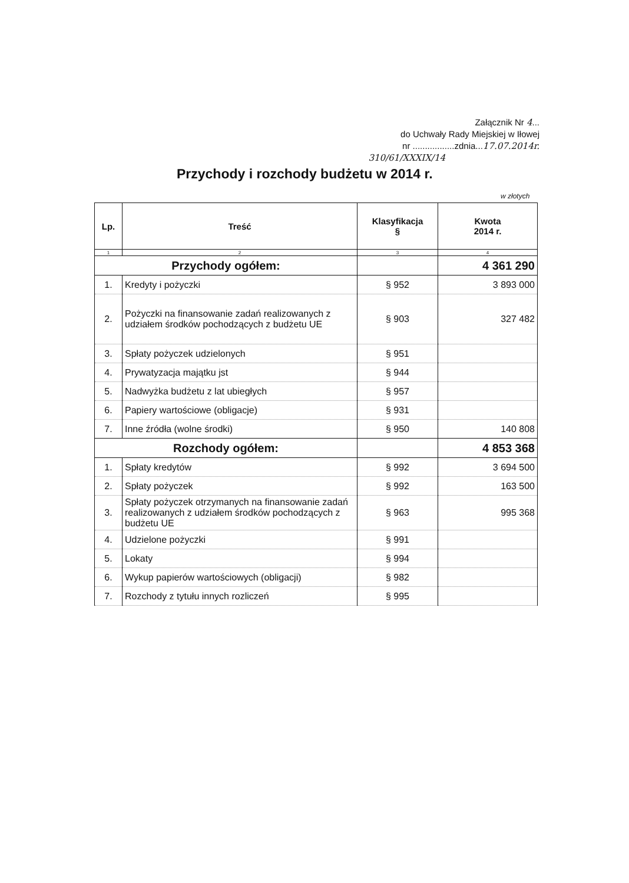Załącznik Nr 4...
do Uchwały Rady Miejskiej w Iłowej
nr .................zdnia...17.07.2014r.
310/61/XXXIX/14
Przychody i rozchody budżetu w 2014 r.
w złotych
| Lp. | Treść | Klasyfikacja § | Kwota 2014 r. |
| --- | --- | --- | --- |
| 1 | 2 | 3 | 4 |
| Przychody ogółem: | | | 4 361 290 |
| 1. | Kredyty i pożyczki | § 952 | 3 893 000 |
| 2. | Pożyczki na finansowanie zadań realizowanych z udziałem środków pochodzących z budżetu UE | § 903 | 327 482 |
| 3. | Spłaty pożyczek udzielonych | § 951 | |
| 4. | Prywatyzacja majątku jst | § 944 | |
| 5. | Nadwyżka budżetu z lat ubiegłych | § 957 | |
| 6. | Papiery wartościowe (obligacje) | § 931 | |
| 7. | Inne źródła (wolne środki) | § 950 | 140 808 |
| Rozchody ogółem: | | | 4 853 368 |
| 1. | Spłaty kredytów | § 992 | 3 694 500 |
| 2. | Spłaty pożyczek | § 992 | 163 500 |
| 3. | Spłaty pożyczek otrzymanych na finansowanie zadań realizowanych z udziałem środków pochodzących z budżetu UE | § 963 | 995 368 |
| 4. | Udzielone pożyczki | § 991 | |
| 5. | Lokaty | § 994 | |
| 6. | Wykup papierów wartościowych (obligacji) | § 982 | |
| 7. | Rozchody z tytułu innych rozliczeń | § 995 | |